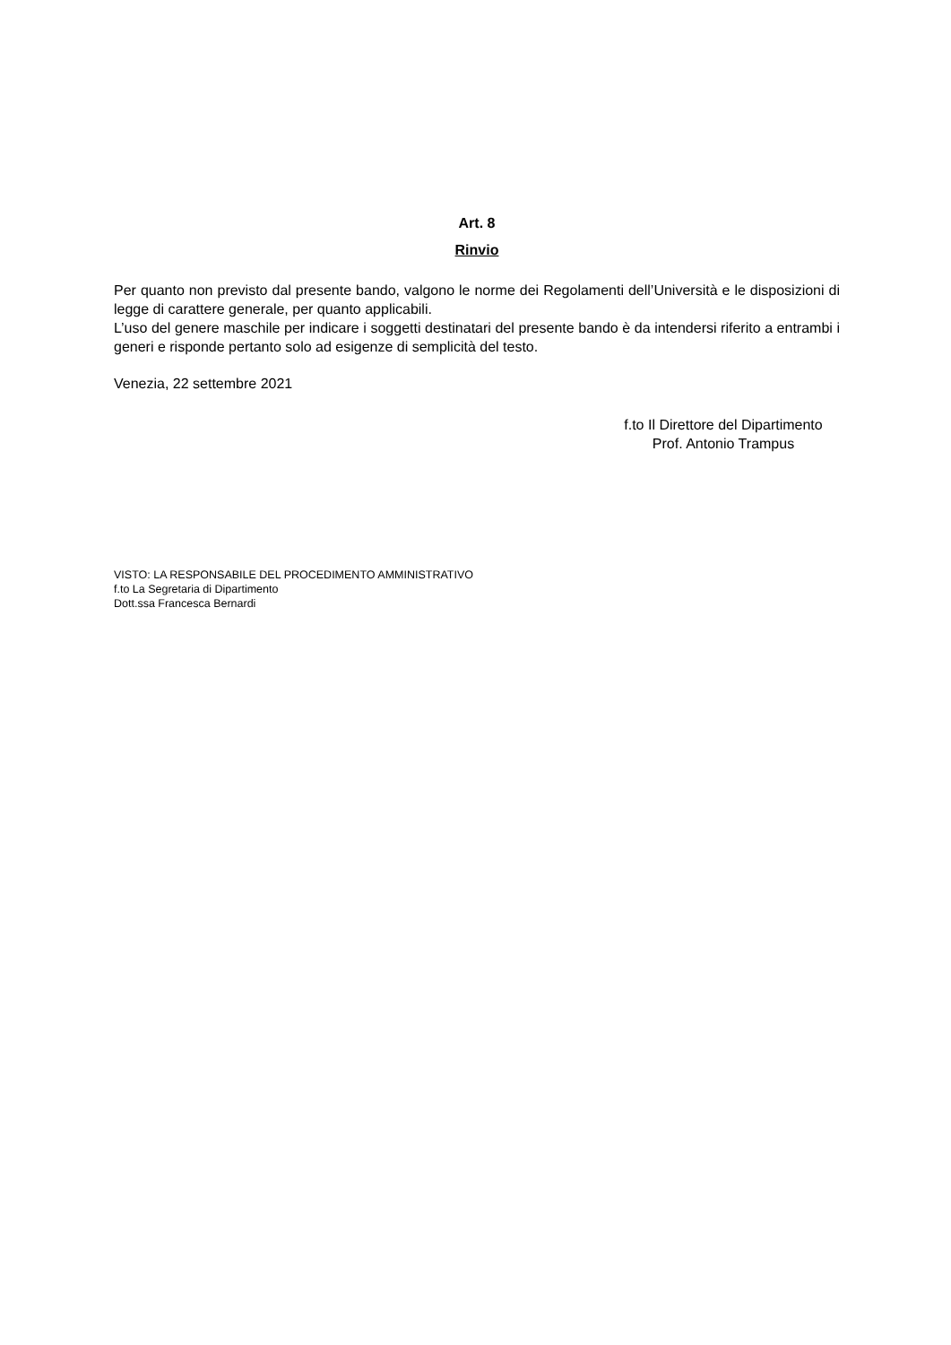Art. 8
Rinvio
Per quanto non previsto dal presente bando, valgono le norme dei Regolamenti dell’Università e le disposizioni di legge di carattere generale, per quanto applicabili.
L’uso del genere maschile per indicare i soggetti destinatari del presente bando è da intendersi riferito a entrambi i generi e risponde pertanto solo ad esigenze di semplicità del testo.
Venezia, 22 settembre 2021
f.to Il Direttore del Dipartimento
Prof. Antonio Trampus
VISTO: LA RESPONSABILE DEL PROCEDIMENTO AMMINISTRATIVO
f.to La Segretaria di Dipartimento
Dott.ssa Francesca Bernardi